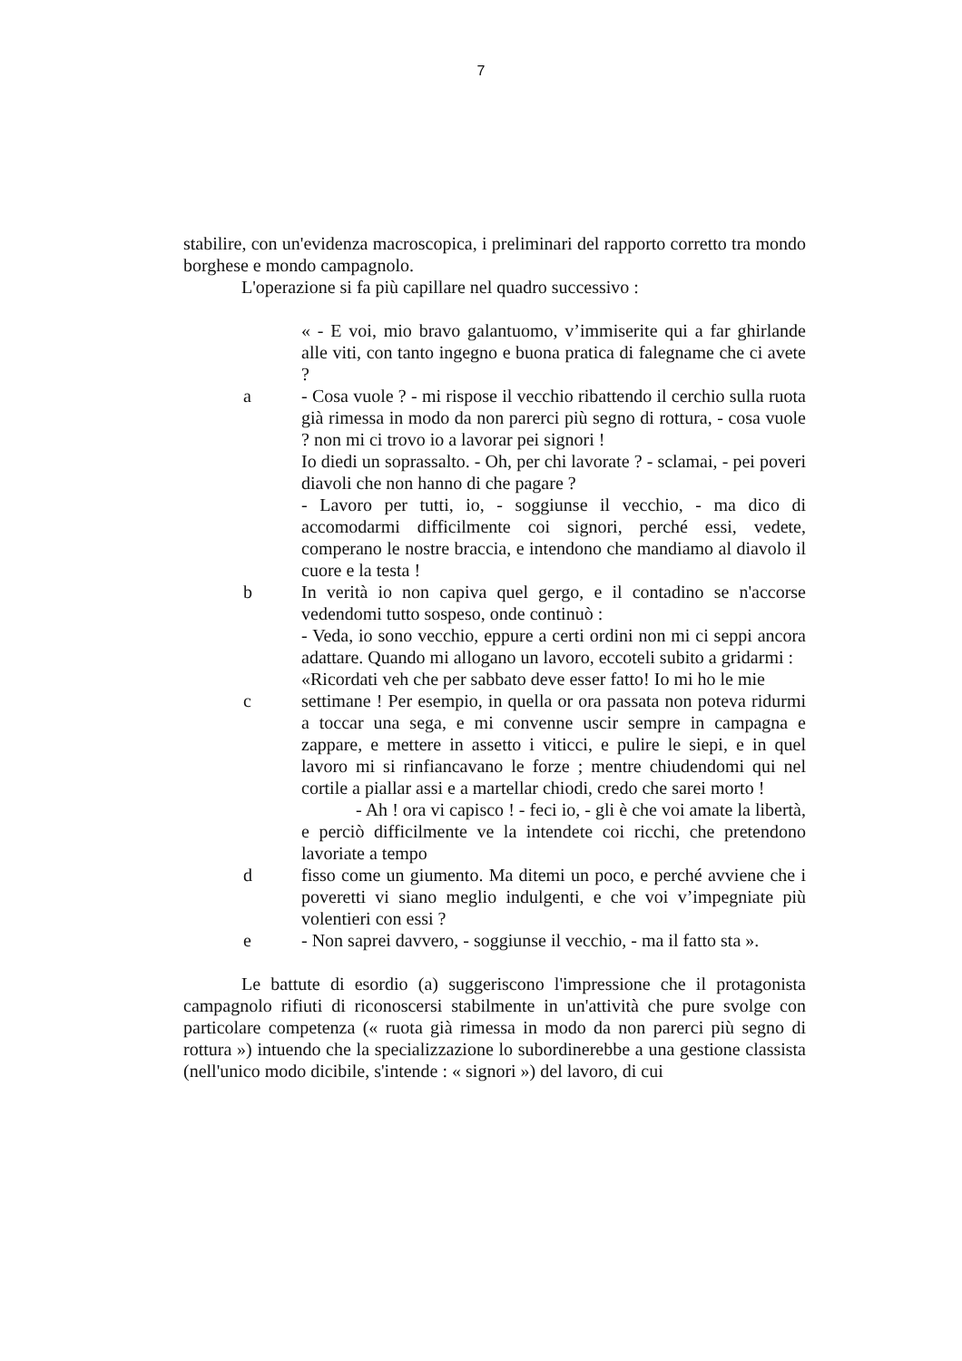7
stabilire, con un'evidenza macroscopica, i preliminari del rapporto corretto tra mondo borghese e mondo campagnolo.
L'operazione si fa più capillare nel quadro successivo :
« - E voi, mio bravo galantuomo, v’immiserite qui a far ghirlande alle viti, con tanto ingegno e buona pratica di falegname che ci avete ?
a - Cosa vuole ? - mi rispose il vecchio ribattendo il cerchio sulla ruota già rimessa in modo da non parerci più segno di rottura, - cosa vuole ? non mi ci trovo io a lavorar pei signori !
Io diedi un soprassalto. - Oh, per chi lavorate ? - sclamai, - pei poveri diavoli che non hanno di che pagare ?
- Lavoro per tutti, io, - soggiunse il vecchio, - ma dico di accomodarmi difficilmente coi signori, perché essi, vedete, comperano le nostre braccia, e intendono che mandiamo al diavolo il cuore e la testa !
b In verità io non capiva quel gergo, e il contadino se n'accorse vedendomi tutto sospeso, onde continuò :
- Veda, io sono vecchio, eppure a certi ordini non mi ci seppi ancora adattare. Quando mi allogano un lavoro, eccoteli subito a gridarmi :
«Ricordati veh che per sabbato deve esser fatto! Io mi ho le mie
c settimane ! Per esempio, in quella or ora passata non poteva ridurmi a toccar una sega, e mi convenne uscir sempre in campagna e zappare, e mettere in assetto i viticci, e pulire le siepi, e in quel lavoro mi si rinfiancavano le forze ; mentre chiudendomi qui nel cortile a piallar assi e a martellar chiodi, credo che sarei morto !
- Ah ! ora vi capisco ! - feci io, - gli è che voi amate la libertà, e perciò difficilmente ve la intendete coi ricchi, che pretendono lavoriate a tempo
d fisso come un giumento. Ma ditemi un poco, e perché avviene che i poveretti vi siano meglio indulgenti, e che voi v’impegniate più volentieri con essi ?
e - Non saprei davvero, - soggiunse il vecchio, - ma il fatto sta ».
Le battute di esordio (a) suggeriscono l'impressione che il protagonista campagnolo rifiuti di riconoscersi stabilmente in un'attività che pure svolge con particolare competenza (« ruota già rimessa in modo da non parerci più segno di rottura ») intuendo che la specializzazione lo subordinerebbe a una gestione classista (nell'unico modo dicibile, s'intende : « signori ») del lavoro, di cui